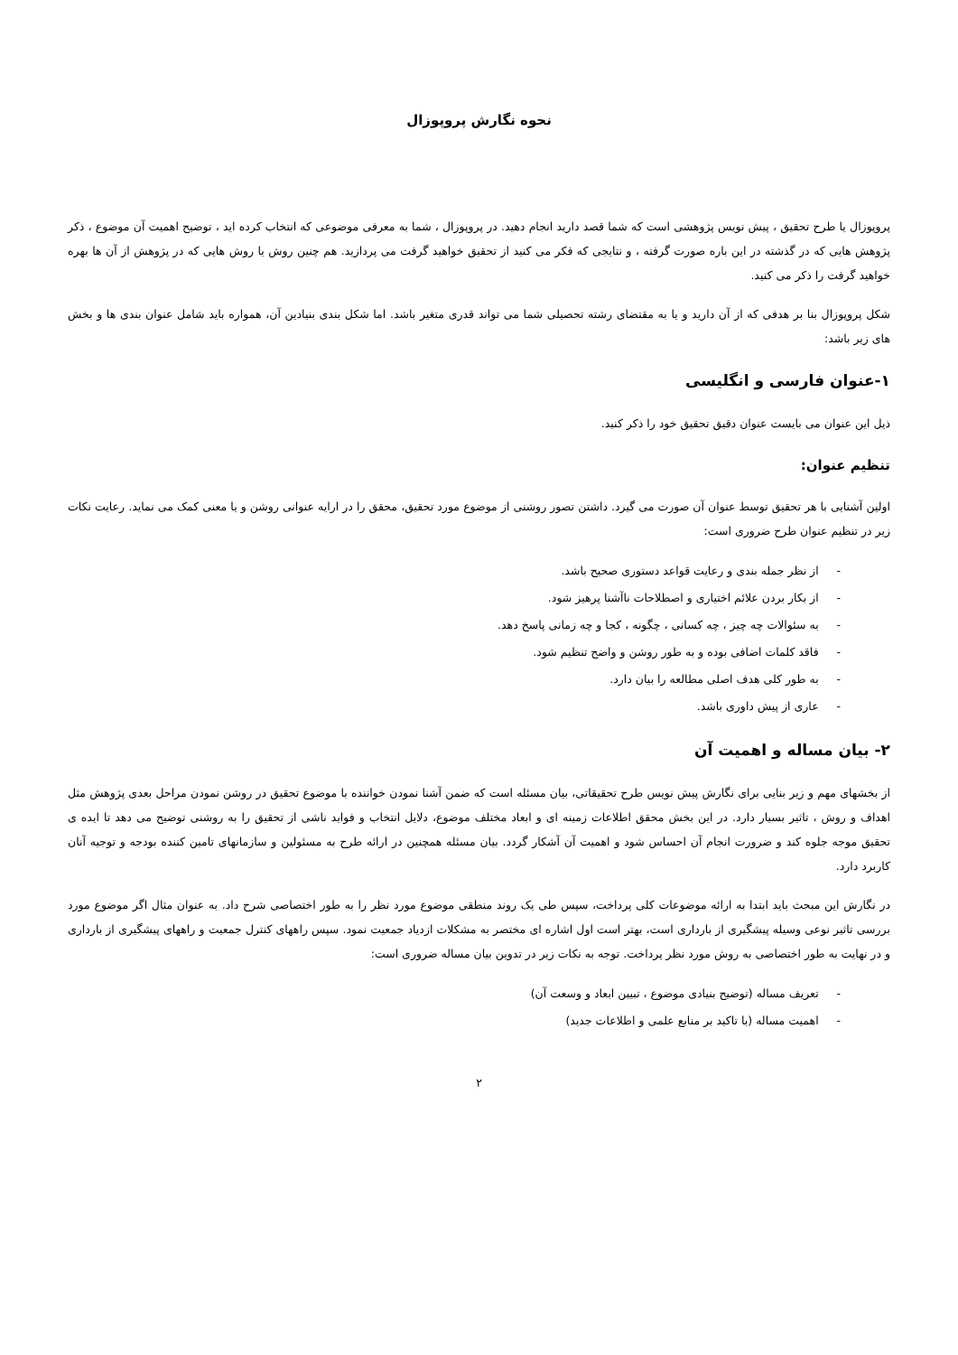نحوه نگارش پروپوزال
پروپوزال یا طرح تحقیق ، پیش نویس پژوهشی است که شما قصد دارید انجام دهید. در پروپوزال ، شما به معرفی موضوعی که انتخاب کرده اید ، توضیح اهمیت آن موضوع ، ذکر پژوهش هایی که در گذشته در این باره صورت گرفته ، و نتایجی که فکر می کنید از تحقیق خواهید گرفت می پردازید. هم چنین روش یا روش هایی که در پژوهش از آن ها بهره خواهید گرفت را ذکر می کنید.
شکل پروپوزال بنا بر هدفی که از آن دارید و یا به مقتضای رشته تحصیلی شما می تواند قدری متغیر باشد. اما شکل بندی بنیادین آن، همواره باید شامل عنوان بندی ها و بخش های زیر باشد:
۱-عنوان فارسی و انگلیسی
ذیل این عنوان می بایست عنوان دقیق تحقیق خود را ذکر کنید.
تنظیم عنوان:
اولین آشنایی با هر تحقیق توسط عنوان آن صورت می گیرد. داشتن تصور روشنی از موضوع مورد تحقیق، محقق را در ارایه عنوانی روشن و یا معنی کمک می نماید. رعایت نکات زیر در تنظیم عنوان طرح ضروری است:
- از نظر جمله بندی و رعایت قواعد دستوری صحیح باشد.
- از بکار بردن علائم اختیاری و اصطلاحات ناآشنا پرهیز شود.
- به سئوالات چه چیز ، چه کسانی ، چگونه ، کجا و چه زمانی پاسخ دهد.
- فاقد کلمات اضافی بوده و به طور روشن و واضح تنظیم شود.
- به طور کلی هدف اصلی مطالعه را بیان دارد.
- عاری از پیش داوری باشد.
۲- بیان مساله و اهمیت آن
از بخشهای مهم و زیر بنایی برای نگارش پیش نویس طرح تحقیقاتی، بیان مسئله است که ضمن آشنا نمودن خواننده با موضوع تحقیق در روشن نمودن مراحل بعدی پژوهش مثل اهداف و روش ، تاثیر بسیار دارد. در این بخش محقق اطلاعات زمینه ای و ابعاد مختلف موضوع، دلایل انتخاب و فواید ناشی از تحقیق را به روشنی توضیح می دهد تا ایده ی تحقیق موجه جلوه کند و ضرورت انجام آن احساس شود و اهمیت آن آشکار گردد. بیان مسئله همچنین در ارائه طرح به مسئولین و سازمانهای تامین کننده بودجه و توجیه آنان کاربرد دارد.
در نگارش این مبحث باید ابتدا به ارائه موضوعات کلی پرداخت، سپس طی یک روند منطقی موضوع مورد نظر را به طور اختصاصی شرح داد. به عنوان مثال اگر موضوع مورد بررسی تاثیر نوعی وسیله پیشگیری از بارداری است، بهتر است اول اشاره ای مختصر به مشکلات ازدیاد جمعیت نمود. سپس راههای کنترل جمعیت و راههای پیشگیری از بارداری و در نهایت به طور اختصاصی به روش مورد نظر پرداخت. توجه به نکات زیر در تدوین بیان مساله ضروری است:
- تعریف مساله (توضیح بنیادی موضوع ، تبیین ابعاد و وسعت آن)
- اهمیت مساله (با تاکید بر منابع علمی و اطلاعات جدید)
۲